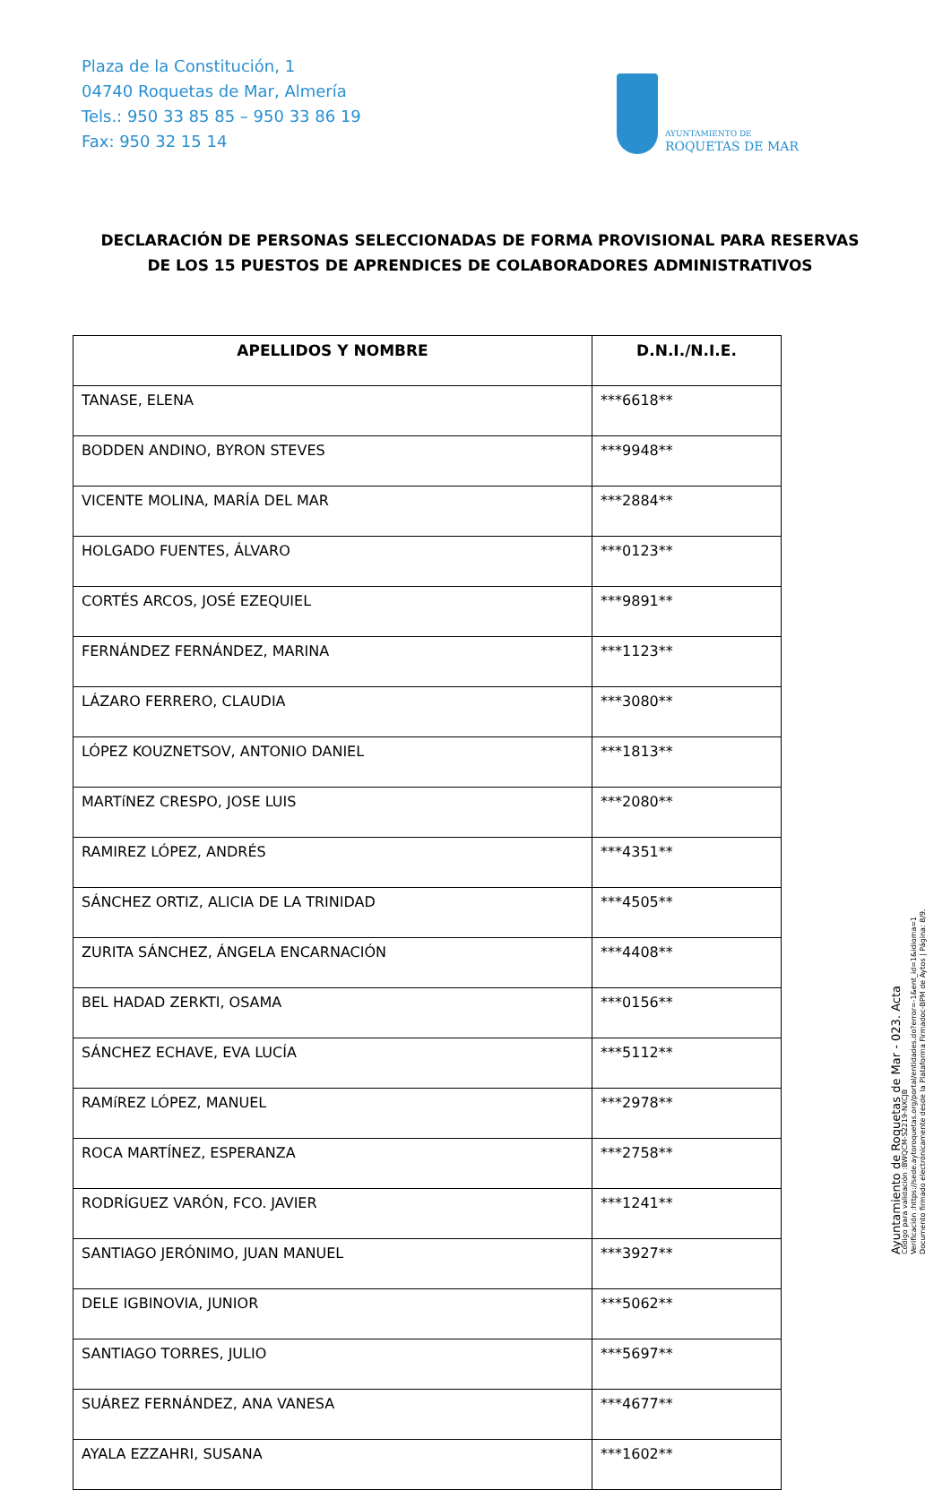Plaza de la Constitución, 1
04740 Roquetas de Mar, Almería
Tels.: 950 33 85 85 – 950 33 86 19
Fax: 950 32 15 14
AYUNTAMIENTO DE
ROQUETAS DE MAR
DECLARACIÓN DE PERSONAS SELECCIONADAS DE FORMA PROVISIONAL PARA RESERVAS DE LOS 15 PUESTOS DE APRENDICES DE COLABORADORES ADMINISTRATIVOS
| APELLIDOS Y NOMBRE | D.N.I./N.I.E. |
| --- | --- |
| TANASE, ELENA | ***6618** |
| BODDEN ANDINO, BYRON STEVES | ***9948** |
| VICENTE MOLINA, MARÍA DEL MAR | ***2884** |
| HOLGADO FUENTES, ÁLVARO | ***0123** |
| CORTÉS ARCOS, JOSÉ EZEQUIEL | ***9891** |
| FERNÁNDEZ FERNÁNDEZ, MARINA | ***1123** |
| LÁZARO FERRERO, CLAUDIA | ***3080** |
| LÓPEZ KOUZNETSOV, ANTONIO DANIEL | ***1813** |
| MARTíNEZ CRESPO, JOSE LUIS | ***2080** |
| RAMIREZ LÓPEZ, ANDRÉS | ***4351** |
| SÁNCHEZ ORTIZ, ALICIA DE LA TRINIDAD | ***4505** |
| ZURITA SÁNCHEZ, ÁNGELA ENCARNACIÓN | ***4408** |
| BEL HADAD ZERKTI, OSAMA | ***0156** |
| SÁNCHEZ ECHAVE, EVA LUCÍA | ***5112** |
| RAMíREZ LÓPEZ, MANUEL | ***2978** |
| ROCA MARTÍNEZ, ESPERANZA | ***2758** |
| RODRÍGUEZ VARÓN, FCO. JAVIER | ***1241** |
| SANTIAGO JERÓNIMO, JUAN MANUEL | ***3927** |
| DELE IGBINOVIA, JUNIOR | ***5062** |
| SANTIAGO TORRES, JULIO | ***5697** |
| SUÁREZ FERNÁNDEZ, ANA VANESA | ***4677** |
| AYALA EZZAHRI, SUSANA | ***1602** |
Ayuntamiento de Roquetas de Mar - 023. Acta
Código para validación :BWQCM-S2219-NXCJB
Verificación :https://sede.aytoroquetas.org/portal/entidades.do?error=-1&ent_id=1&idioma=1
Documento firmado electrónicamente desde la Plataforma Firmadoc-BPM de Aytos | Página: 8/9.